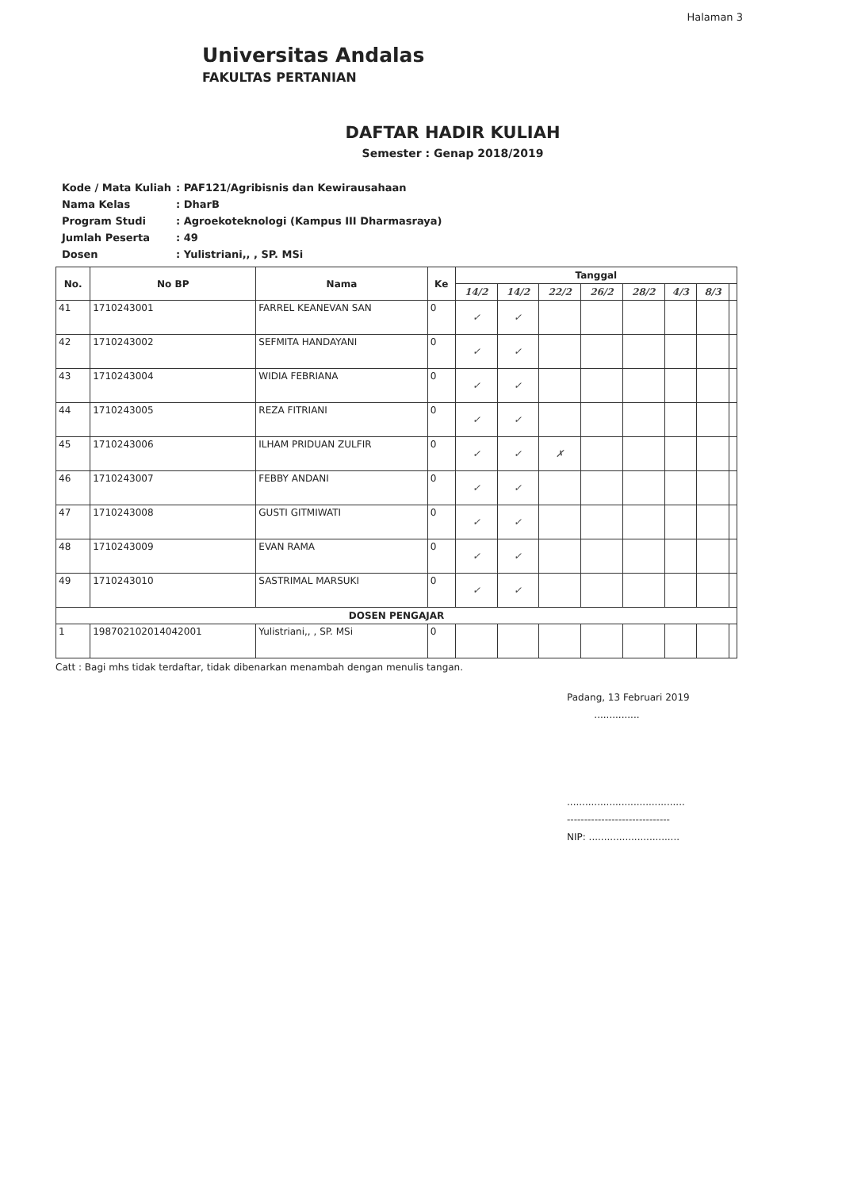Halaman 3
Universitas Andalas
FAKULTAS PERTANIAN
DAFTAR HADIR KULIAH
Semester : Genap 2018/2019
| Kode / Mata Kuliah | : PAF121/Agribisnis dan Kewirausahaan |
| Nama Kelas | : DharB |
| Program Studi | : Agroekoteknologi (Kampus III Dharmasraya) |
| Jumlah Peserta | : 49 |
| Dosen | : Yulistriani,, , SP. MSi |
| No. | No BP | Nama | Ke | Tanggal | | | | | | | |
| --- | --- | --- | --- | --- | --- | --- | --- | --- | --- | --- | --- |
| | | | | 14/2 | 14/2 | 22/2 | 26/2 | 28/2 | 4/3 | 8/3 | |
| 41 | 1710243001 | FARREL KEANEVAN SAN | 0 | ✓ | ✓ | | | | | | |
| 42 | 1710243002 | SEFMITA HANDAYANI | 0 | ✓ | ✓ | | | | | | |
| 43 | 1710243004 | WIDIA FEBRIANA | 0 | ✓ | ✓ | | | | | | |
| 44 | 1710243005 | REZA FITRIANI | 0 | ✓ | ✓ | | | | | | |
| 45 | 1710243006 | ILHAM PRIDUAN ZULFIR | 0 | ✓ | ✓ | ✗ | | | | | |
| 46 | 1710243007 | FEBBY ANDANI | 0 | ✓ | ✓ | | | | | | |
| 47 | 1710243008 | GUSTI GITMIWATI | 0 | ✓ | ✓ | | | | | | |
| 48 | 1710243009 | EVAN RAMA | 0 | ✓ | ✓ | | | | | | |
| 49 | 1710243010 | SASTRIMAL MARSUKI | 0 | ✓ | ✓ | | | | | | |
| DOSEN PENGAJAR | | | | | | | | | | | |
| 1 | 198702102014042001 | Yulistriani,, , SP. MSi | 0 | | | | | | | | |
Catt : Bagi mhs tidak terdaftar, tidak dibenarkan menambah dengan menulis tangan.
Padang, 13 Februari 2019
...............
.......................................
------------------------------
NIP: ..............................